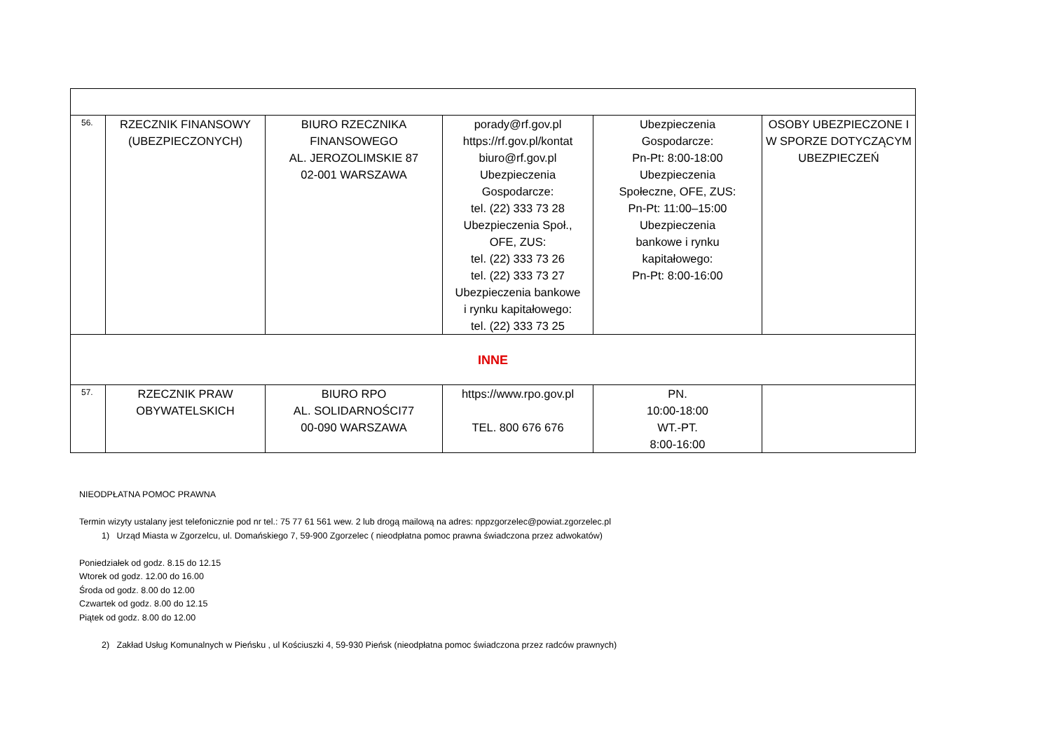| 56. | RZECZNIK FINANSOWY (UBEZPIECZONYCH) | BIURO RZECZNIKA FINANSOWEGO AL. JEROZOLIMSKIE 87 02-001 WARSZAWA | porady@rf.gov.pl https://rf.gov.pl/kontat biuro@rf.gov.pl Ubezpieczenia Gospodarcze: tel. (22) 333 73 28 Ubezpieczenia Społ., OFE, ZUS: tel. (22) 333 73 26 tel. (22) 333 73 27 Ubezpieczenia bankowe i rynku kapitałowego: tel. (22) 333 73 25 | Ubezpieczenia Gospodarcze: Pn-Pt: 8:00-18:00 Ubezpieczenia Społeczne, OFE, ZUS: Pn-Pt: 11:00–15:00 Ubezpieczenia bankowe i rynku kapitałowego: Pn-Pt: 8:00-16:00 | OSOBY UBEZPIECZONE I W SPORZE DOTYCZĄCYM UBEZPIECZEŃ |
| INNE | | | | | |
| 57. | RZECZNIK PRAW OBYWATELSKICH | BIURO RPO AL. SOLIDARNOŚCI77 00-090 WARSZAWA | https://www.rpo.gov.pl TEL. 800 676 676 | PN. 10:00-18:00 WT.-PT. 8:00-16:00 | |
NIEODPŁATNA POMOC PRAWNA
Termin wizyty ustalany jest telefonicznie pod nr tel.: 75 77 61 561 wew. 2 lub drogą mailową na adres: nppzgorzelec@powiat.zgorzelec.pl
1) Urząd Miasta w Zgorzelcu, ul. Domańskiego 7, 59-900 Zgorzelec ( nieodpłatna pomoc prawna świadczona przez adwokatów)
Poniedziałek od godz. 8.15 do 12.15
Wtorek od godz. 12.00 do 16.00
Środa od godz. 8.00 do 12.00
Czwartek od godz. 8.00 do 12.15
Piątek od godz. 8.00 do 12.00
2) Zakład Usług Komunalnych w Pieńsku , ul Kościuszki 4, 59-930 Pieńsk (nieodpłatna pomoc świadczona przez radców prawnych)